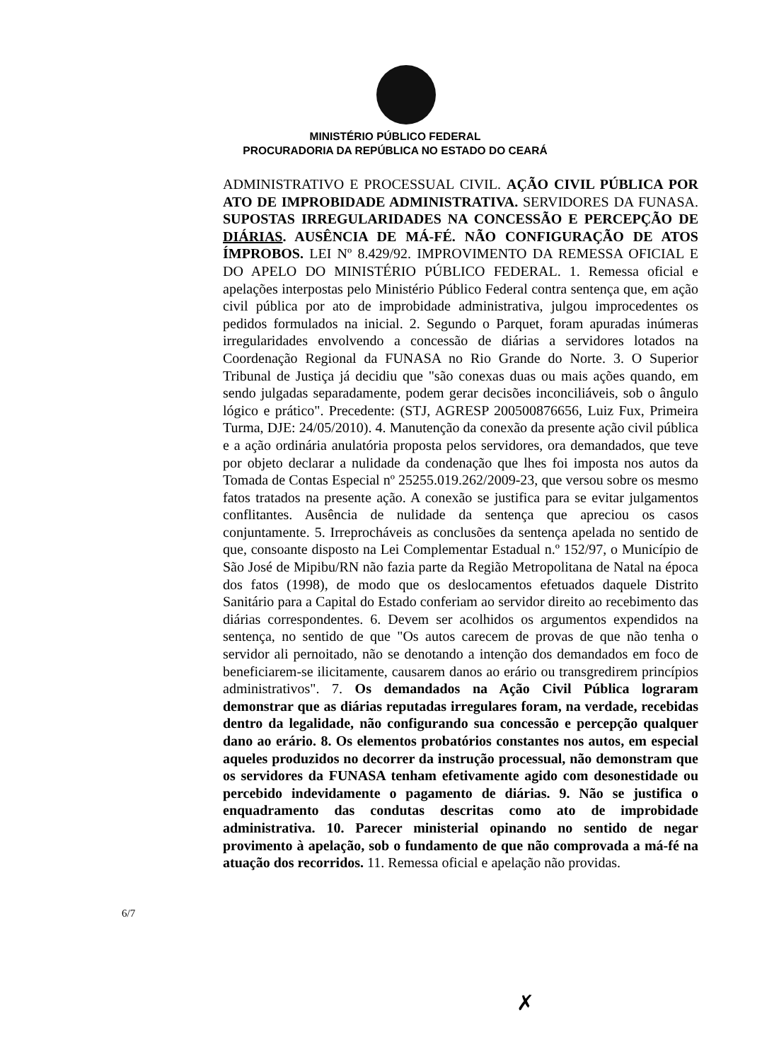MINISTÉRIO PÚBLICO FEDERAL
PROCURADORIA DA REPÚBLICA NO ESTADO DO CEARÁ
ADMINISTRATIVO E PROCESSUAL CIVIL. AÇÃO CIVIL PÚBLICA POR ATO DE IMPROBIDADE ADMINISTRATIVA. SERVIDORES DA FUNASA. SUPOSTAS IRREGULARIDADES NA CONCESSÃO E PERCEPÇÃO DE DIÁRIAS. AUSÊNCIA DE MÁ-FÉ. NÃO CONFIGURAÇÃO DE ATOS ÍMPROBOS. LEI Nº 8.429/92. IMPROVIMENTO DA REMESSA OFICIAL E DO APELO DO MINISTÉRIO PÚBLICO FEDERAL. 1. Remessa oficial e apelações interpostas pelo Ministério Público Federal contra sentença que, em ação civil pública por ato de improbidade administrativa, julgou improcedentes os pedidos formulados na inicial. 2. Segundo o Parquet, foram apuradas inúmeras irregularidades envolvendo a concessão de diárias a servidores lotados na Coordenação Regional da FUNASA no Rio Grande do Norte. 3. O Superior Tribunal de Justiça já decidiu que "são conexas duas ou mais ações quando, em sendo julgadas separadamente, podem gerar decisões inconciliáveis, sob o ângulo lógico e prático". Precedente: (STJ, AGRESP 200500876656, Luiz Fux, Primeira Turma, DJE: 24/05/2010). 4. Manutenção da conexão da presente ação civil pública e a ação ordinária anulatória proposta pelos servidores, ora demandados, que teve por objeto declarar a nulidade da condenação que lhes foi imposta nos autos da Tomada de Contas Especial nº 25255.019.262/2009-23, que versou sobre os mesmo fatos tratados na presente ação. A conexão se justifica para se evitar julgamentos conflitantes. Ausência de nulidade da sentença que apreciou os casos conjuntamente. 5. Irreprocháveis as conclusões da sentença apelada no sentido de que, consoante disposto na Lei Complementar Estadual n.º 152/97, o Município de São José de Mipibu/RN não fazia parte da Região Metropolitana de Natal na época dos fatos (1998), de modo que os deslocamentos efetuados daquele Distrito Sanitário para a Capital do Estado conferiam ao servidor direito ao recebimento das diárias correspondentes. 6. Devem ser acolhidos os argumentos expendidos na sentença, no sentido de que "Os autos carecem de provas de que não tenha o servidor ali pernoitado, não se denotando a intenção dos demandados em foco de beneficiarem-se ilicitamente, causarem danos ao erário ou transgredirem princípios administrativos". 7. Os demandados na Ação Civil Pública lograram demonstrar que as diárias reputadas irregulares foram, na verdade, recebidas dentro da legalidade, não configurando sua concessão e percepção qualquer dano ao erário. 8. Os elementos probatórios constantes nos autos, em especial aqueles produzidos no decorrer da instrução processual, não demonstram que os servidores da FUNASA tenham efetivamente agido com desonestidade ou percebido indevidamente o pagamento de diárias. 9. Não se justifica o enquadramento das condutas descritas como ato de improbidade administrativa. 10. Parecer ministerial opinando no sentido de negar provimento à apelação, sob o fundamento de que não comprovada a má-fé na atuação dos recorridos. 11. Remessa oficial e apelação não providas.
6/7
✗